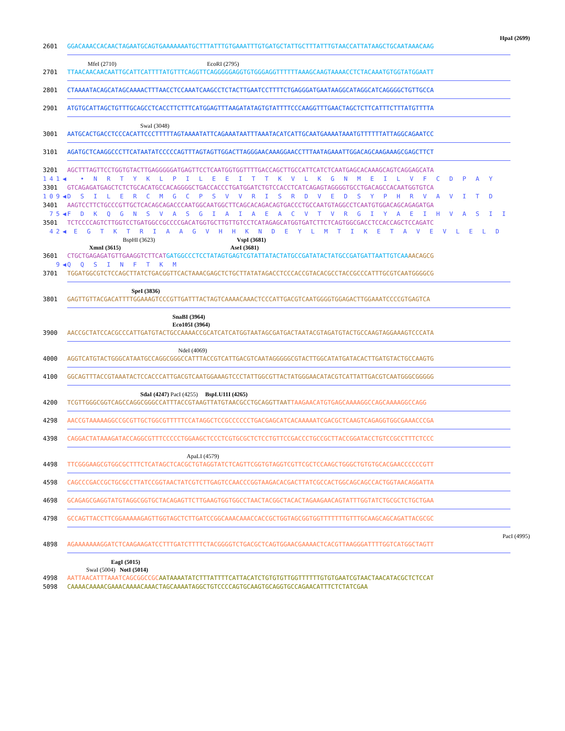HpaI (2699)
2601 GGACAAACCACAACTAGAATGCAGTGAAAAAAATGCTTTATTTGTGAAATTTGTGATGCTATTGCTTTATTTGTAACCATTATAAGCTGCAATAAACAAG
MfeI (2710) EcoRI (2795)
2701 TTAACAACAACAATTGCATTCATTTTATGTTTCAGGTTCAGGGGGAGGTGTGGGAGGTTTTTTAAAGCAAGTAAAACCTCTACAAATGTGGTATGGAATT
2801 CTAAAATACAGCATAGCAAAACTTTAACCTCCAAATCAAGCCTCTACTTGAATCCTTTTCTGAGGGATGAATAAGGCATAGGCATCAGGGGCTGTTGCCA
2901 ATGTGCATTAGCTGTTTGCAGCCTCACCTTCTTTCATGGAGTTTAAGATATAGTGTATTTTCCCAAGGTTTGAACTAGCTCTTCATTTCTTTATGTTTTA
SwaI (3048)
3001 AATGCACTGACCTCCCACATTCCCTTTTTAGTAAAATATTCAGAAATAATTTAAATACATCATTGCAATGAAAATAAATGTTTTTTATTAGGCAGAATCC
3101 AGATGCTCAAGGCCCTTCATAATATCCCCCAGTTTAGTAGTTGGACTTAGGGAACAAAGGAACCTTTAATAGAAATTGGACAGCAAGAAAGCGAGCTTCT
3201 AGCTTTAGTTCCTGGTGTACTTGAGGGGGATGAGTTCCTCAATGGTGGTTTTGACCAGCTTGCCATTCATCTCAATGAGCACAAAGCAGTCAGGAGCATA
141◀ • N R T Y K L P I L E E I T T K V L K G N M E I L V F C D P A Y
3301 GTCAGAGATGAGCTCTCTGCACATGCCACAGGGGCTGACCACCCTGATGGATCTGTCCACCTCATCAGAGTAGGGGTGCCTGACAGCCACAATGGTGTCA
109◀ D S I L E R C M G C P S V V R I S R D V E D S Y P H R V A V I T D
3401 AAGTCCTTCTGCCCGTTGCTCACAGCAGACCCAATGGCAATGGCTTCAGCACAGACAGTGACCCTGCCAATGTAGGCCTCAATGTGGACAGCAGAGATGA
75◀ F D K Q G N S V A S G I A I A E A C V T V R G I Y A E I H V A S I I
3501 TCTCCCCAGTCTTGGTCCTGATGGCCGCCCCGACATGGTGCTTGTTGTCCTCATAGAGCATGGTGATCTTCTCAGTGGCGACCTCCACCAGCTCCAGATC
42◀ E G T K T R I A A G V H H K N D E Y L M T I K E T A V E V L E L D
BspHI (3623) VspI (3681)
XmnI (3615) AseI (3681)
3601 CTGCTGAGAGATGTTGAAGGTCTTCAT GATGGCCCTCCTATAGTGAGTCGTATTATACTATGCCGATATACTATGCCGATGATTAATTGTCAA AACAGCG
9◀ Q Q S I N F T K M
3701 TGGATGGCGTCTCCAGCTTATCTGACGGTTCACTAAACGAGCTCTGCTTATATAGACCTCCCACCGTACACGCCTACCGCCCATTTGCGTCAATGGGGCG
SpeI (3836)
3801 GAGTTGTTACGACATTTTGGAAAGTCCCGTTGATTTACTAGTCAAAACAAACTCCCATTGACGTCAATGGGGTGGAGACTTGGAAATCCCCGTGAGTCA
SnaBI (3964)
Eco105I (3964)
3900 AACCGCTATCCACGCCCATTGATGTACTGCCAAAACCGCATCATCATGGTAATAGCGATGACTAATACGTAGATGTACTGCCAAGTAGGAAAGTCCCATA
NdeI (4069)
4000 AGGTCATGTACTGGGCATAATGCCAGGCGGGCCATTTACCGTCATTGACGTCAATAGGGGGCGTACTTGGCATATGATACACTTGATGTACTGCCAAGTG
4100 GGCAGTTTACCGTAAATACTCCACCCATTGACGTCAATGGAAAGTCCCTATTGGCGTTACTATGGGAACATACGTCATTATTGACGTCAATGGGCGGGGG
SdaI (4247) PacI (4255) BspLU11I (4265)
4200 TCGTTGGGCGGTCAGCCAGGCGGGCCATTTACCGTAAGTTATGTAACGCCTGCAGGTTAAT TAAGAACATGTGAGCAAAAGGCCAGCAAAAGGCCAGG
4298 AACCGTAAAAAGGCCGCGTTGCTGGCGTTTTTCCATAGGCTCCGCCCCCCTGACGAGCATCACAAAAATCGACGCTCAAGTCAGAGGTGGCGAAACCCGA
4398 CAGGACTATAAAGATACCAGGCGTTTCCCCCTGGAAGCTCCCTCGTGCGCTCTCCTGTTCCGACCCTGCCGCTTACCGGATACCTGTCCGCCTTTCTCCC
ApaLI (4579)
4498 TTCGGGAAGCGTGGCGCTTTCTCATAGCTCACGCTGTAGGTATCTCAGTTCGGTGTAGGTCGTTCGCTCCAAGCTGGGCTGTGTGCACGAACCCCCCGTT
4598 CAGCCCGACCGCTGCGCCTTATCCGGTAACTATCGTCTTGAGTCCAACCCGGTAAGACACGACTTATCGCCACTGGCAGCAGCCACTGGTAACAGGATTA
4698 GCAGAGCGAGGTATGTAGGCGGTGCTACAGAGTTCTTGAAGTGGTGGCCTAACTACGGCTACACTAGAAGAACAGTATTTGGTATCTGCGCTCTGCTGAA
4798 GCCAGTTACCTTCGGAAAAAGAGTTGGTAGCTCTTGATCCGGCAAACAAACCACCGCTGGTAGCGGTGGTTTTTTTGTTTGCAAGCAGCAGATTACGCGC
PacI (4995)
4898 AGAAAAAAAGGATCTCAAGAAGATCCTTTGATCTTTTCTACGGGGTCTGACGCTCAGTGGAACGAAAACTCACGTTAAGGGATTTTGGTCATGGCTAGTT
EagI (5015)
SwaI (5004) NotI (5014)
4998 AATTAACATTTAAATCAGCGGCCGC AATAAAATATCTTTATTTTCATTACATCTGTGTGTTGGTTTTTTGTGTGAATCGTAACTAACATACGCTCTCCAT
5098 CAAAACAAAACGAAACAAAACAAACTAGCAAAATAGGCTGTCCCCAGTGCAAGTGCAGGTGCCAGAACATTTCTCTATCGAA